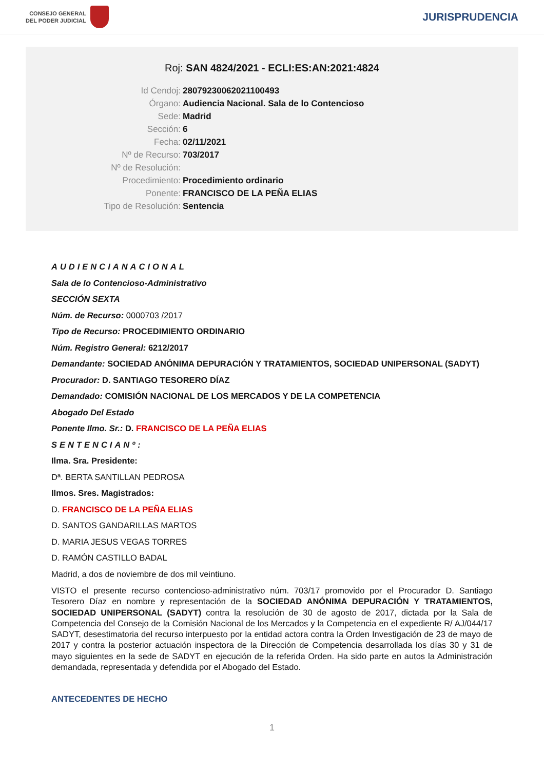CONSEJO GENERAL
DEL PODER JUDICIAL
JURISPRUDENCIA
Roj: SAN 4824/2021 - ECLI:ES:AN:2021:4824
Id Cendoj: 28079230062021100493
Órgano: Audiencia Nacional. Sala de lo Contencioso
Sede: Madrid
Sección: 6
Fecha: 02/11/2021
Nº de Recurso: 703/2017
Nº de Resolución:
Procedimiento: Procedimiento ordinario
Ponente: FRANCISCO DE LA PEÑA ELIAS
Tipo de Resolución: Sentencia
AUDIENCIANACIONAL
Sala de lo Contencioso-Administrativo
SECCIÓN SEXTA
Núm. de Recurso: 0000703 /2017
Tipo de Recurso: PROCEDIMIENTO ORDINARIO
Núm. Registro General: 6212/2017
Demandante: SOCIEDAD ANÓNIMA DEPURACIÓN Y TRATAMIENTOS, SOCIEDAD UNIPERSONAL (SADYT)
Procurador: D. SANTIAGO TESORERO DÍAZ
Demandado: COMISIÓN NACIONAL DE LOS MERCADOS Y DE LA COMPETENCIA
Abogado Del Estado
Ponente Ilmo. Sr.: D. FRANCISCO DE LA PEÑA ELIAS
SENTENCIANº:
Ilma. Sra. Presidente:
Dª. BERTA SANTILLAN PEDROSA
Ilmos. Sres. Magistrados:
D. FRANCISCO DE LA PEÑA ELIAS
D. SANTOS GANDARILLAS MARTOS
D. MARIA JESUS VEGAS TORRES
D. RAMÓN CASTILLO BADAL
Madrid, a dos de noviembre de dos mil veintiuno.
VISTO el presente recurso contencioso-administrativo núm. 703/17 promovido por el Procurador D. Santiago Tesorero Díaz en nombre y representación de la SOCIEDAD ANÓNIMA DEPURACIÓN Y TRATAMIENTOS, SOCIEDAD UNIPERSONAL (SADYT) contra la resolución de 30 de agosto de 2017, dictada por la Sala de Competencia del Consejo de la Comisión Nacional de los Mercados y la Competencia en el expediente R/ AJ/044/17 SADYT, desestimatoria del recurso interpuesto por la entidad actora contra la Orden Investigación de 23 de mayo de 2017 y contra la posterior actuación inspectora de la Dirección de Competencia desarrollada los días 30 y 31 de mayo siguientes en la sede de SADYT en ejecución de la referida Orden. Ha sido parte en autos la Administración demandada, representada y defendida por el Abogado del Estado.
ANTECEDENTES DE HECHO
1